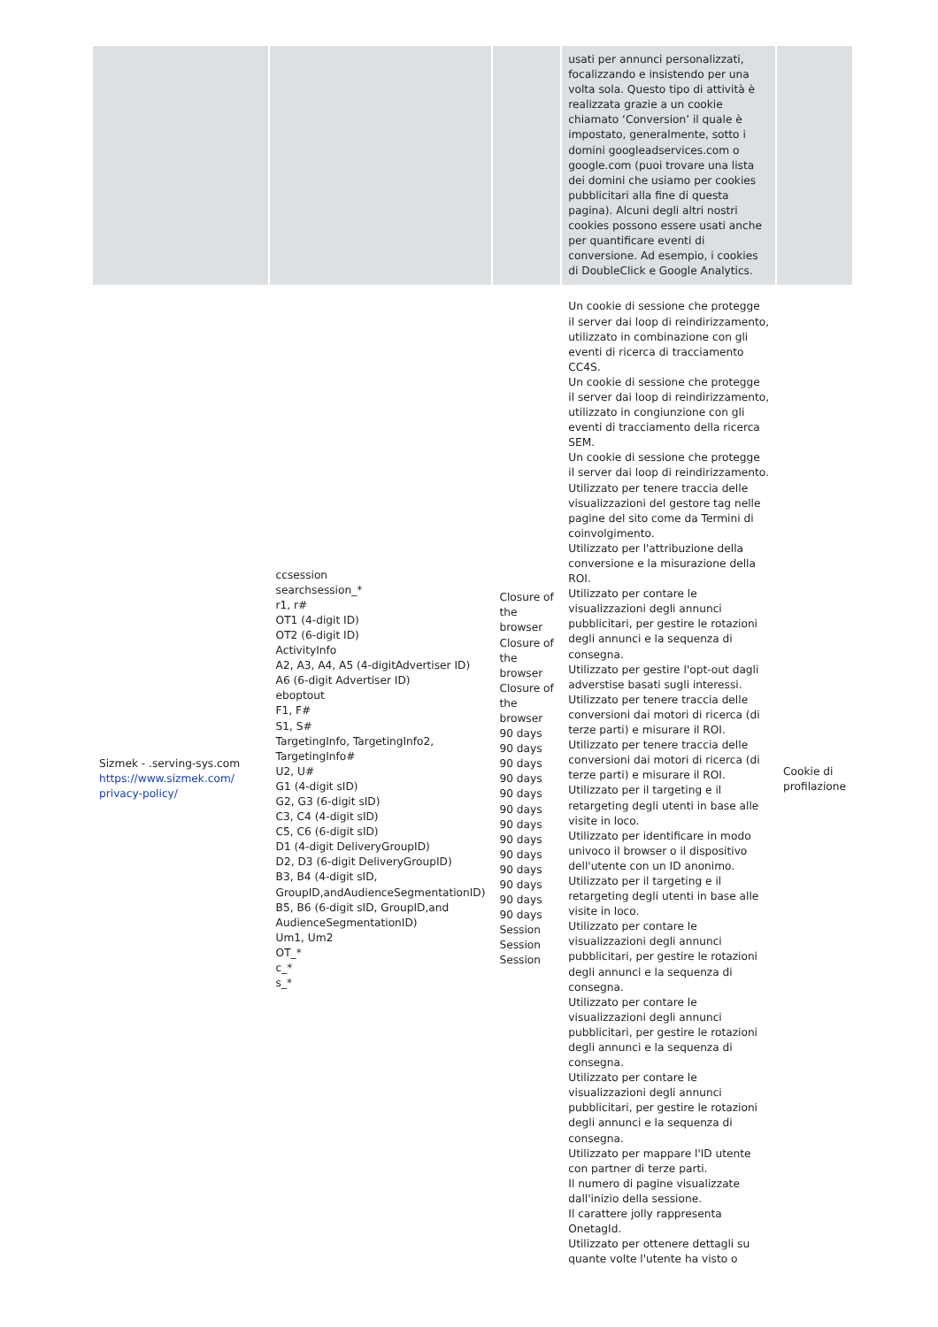| | | | usati per annunci personalizzati, focalizzando e insistendo per una volta sola. Questo tipo di attività è realizzata grazie a un cookie chiamato ‘Conversion’ il quale è impostato, generalmente, sotto i domini googleadservices.com o google.com (puoi trovare una lista dei domini che usiamo per cookies pubblicitari alla fine di questa pagina). Alcuni degli altri nostri cookies possono essere usati anche per quantificare eventi di conversione. Ad esempio, i cookies di DoubleClick e Google Analytics. | |
| Sizmek - .serving-sys.com https://www.sizmek.com/ privacy-policy/ | ccsession searchsession_* r1, r# OT1 (4-digit ID) OT2 (6-digit ID) ActivityInfo A2, A3, A4, A5 (4-digitAdvertiser ID) A6 (6-digit Advertiser ID) eboptout F1, F# S1, S# TargetingInfo, TargetingInfo2, TargetingInfo# U2, U# G1 (4-digit sID) G2, G3 (6-digit sID) C3, C4 (4-digit sID) C5, C6 (6-digit sID) D1 (4-digit DeliveryGroupID) D2, D3 (6-digit DeliveryGroupID) B3, B4 (4-digit sID, GroupID,andAudienceSegmentationID) B5, B6 (6-digit sID, GroupID,and AudienceSegmentationID) Um1, Um2 OT_* c_* s_* | Closure of the browser Closure of the browser Closure of the browser 90 days 90 days 90 days 90 days 90 days 90 days 90 days 90 days 90 days 90 days 90 days 90 days 90 days Session Session Session | Un cookie di sessione che protegge il server dai loop di reindirizzamento, utilizzato in combinazione con gli eventi di ricerca di tracciamento CC4S. Un cookie di sessione che protegge il server dai loop di reindirizzamento, utilizzato in congiunzione con gli eventi di tracciamento della ricerca SEM. Un cookie di sessione che protegge il server dai loop di reindirizzamento. Utilizzato per tenere traccia delle visualizzazioni del gestore tag nelle pagine del sito come da Termini di coinvolgimento. Utilizzato per l'attribuzione della conversione e la misurazione della ROI. Utilizzato per contare le visualizzazioni degli annunci pubblicitari, per gestire le rotazioni degli annunci e la sequenza di consegna. Utilizzato per gestire l'opt-out dagli adverstise basati sugli interessi. Utilizzato per tenere traccia delle conversioni dai motori di ricerca (di terze parti) e misurare il ROI. Utilizzato per tenere traccia delle conversioni dai motori di ricerca (di terze parti) e misurare il ROI. Utilizzato per il targeting e il retargeting degli utenti in base alle visite in loco. Utilizzato per identificare in modo univoco il browser o il dispositivo dell'utente con un ID anonimo. Utilizzato per il targeting e il retargeting degli utenti in base alle visite in loco. Utilizzato per contare le visualizzazioni degli annunci pubblicitari, per gestire le rotazioni degli annunci e la sequenza di consegna. Utilizzato per contare le visualizzazioni degli annunci pubblicitari, per gestire le rotazioni degli annunci e la sequenza di consegna. Utilizzato per contare le visualizzazioni degli annunci pubblicitari, per gestire le rotazioni degli annunci e la sequenza di consegna. Utilizzato per mappare l'ID utente con partner di terze parti. Il numero di pagine visualizzate dall'inizio della sessione. Il carattere jolly rappresenta OnetagId. Utilizzato per ottenere dettagli su quante volte l'utente ha visto o | Cookie di profilazione |